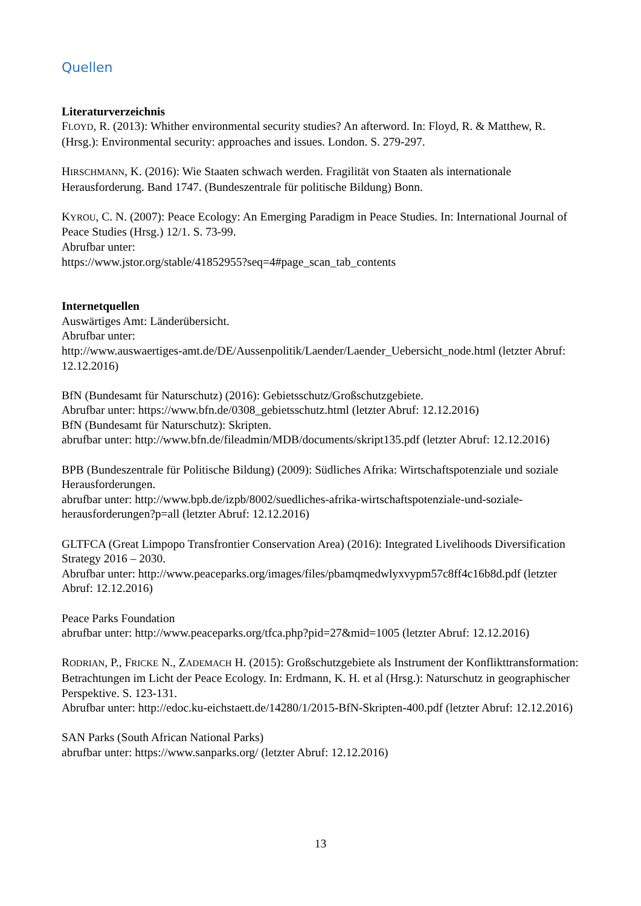Quellen
Literaturverzeichnis
FLOYD, R. (2013): Whither environmental security studies? An afterword. In: Floyd, R. & Matthew, R. (Hrsg.): Environmental security: approaches and issues. London. S. 279-297.
HIRSCHMANN, K. (2016): Wie Staaten schwach werden. Fragilität von Staaten als internationale Herausforderung. Band 1747. (Bundeszentrale für politische Bildung) Bonn.
KYROU, C. N. (2007): Peace Ecology: An Emerging Paradigm in Peace Studies. In: International Journal of Peace Studies (Hrsg.) 12/1. S. 73-99.
Abrufbar unter:
https://www.jstor.org/stable/41852955?seq=4#page_scan_tab_contents
Internetquellen
Auswärtiges Amt: Länderübersicht.
Abrufbar unter:
http://www.auswaertiges-amt.de/DE/Aussenpolitik/Laender/Laender_Uebersicht_node.html (letzter Abruf: 12.12.2016)
BfN (Bundesamt für Naturschutz) (2016): Gebietsschutz/Großschutzgebiete.
Abrufbar unter: https://www.bfn.de/0308_gebietsschutz.html (letzter Abruf: 12.12.2016)
BfN (Bundesamt für Naturschutz): Skripten.
abrufbar unter: http://www.bfn.de/fileadmin/MDB/documents/skript135.pdf (letzter Abruf: 12.12.2016)
BPB (Bundeszentrale für Politische Bildung) (2009): Südliches Afrika: Wirtschaftspotenziale und soziale Herausforderungen.
abrufbar unter: http://www.bpb.de/izpb/8002/suedliches-afrika-wirtschaftspotenziale-und-soziale-herausforderungen?p=all (letzter Abruf: 12.12.2016)
GLTFCA (Great Limpopo Transfrontier Conservation Area) (2016): Integrated Livelihoods Diversification Strategy 2016 – 2030.
Abrufbar unter: http://www.peaceparks.org/images/files/pbamqmedwlyxvypm57c8ff4c16b8d.pdf (letzter Abruf: 12.12.2016)
Peace Parks Foundation
abrufbar unter: http://www.peaceparks.org/tfca.php?pid=27&mid=1005 (letzter Abruf: 12.12.2016)
RODRIAN, P., FRICKE N., ZADEMACH H. (2015): Großschutzgebiete als Instrument der Konflikttransformation: Betrachtungen im Licht der Peace Ecology. In: Erdmann, K. H. et al (Hrsg.): Naturschutz in geographischer Perspektive. S. 123-131.
Abrufbar unter: http://edoc.ku-eichstaett.de/14280/1/2015-BfN-Skripten-400.pdf (letzter Abruf: 12.12.2016)
SAN Parks (South African National Parks)
abrufbar unter: https://www.sanparks.org/ (letzter Abruf: 12.12.2016)
13